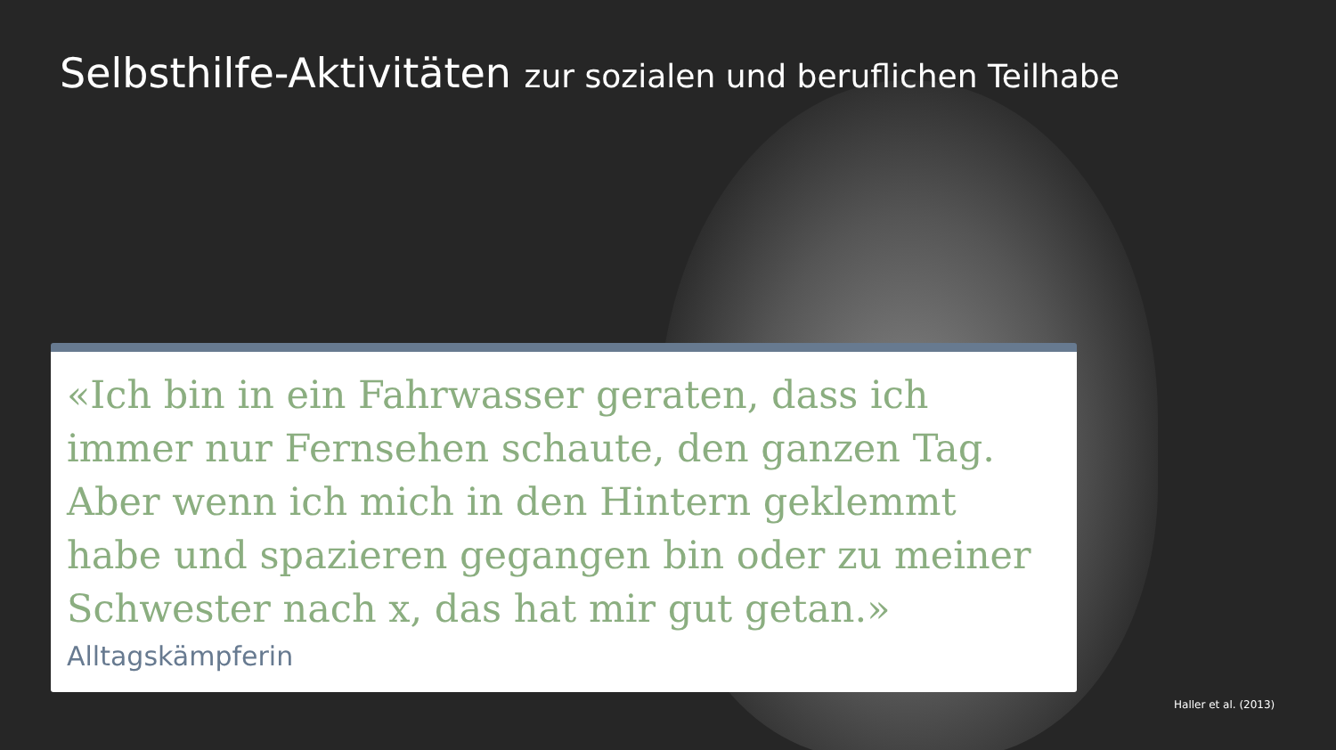Selbsthilfe-Aktivitäten zur sozialen und beruflichen Teilhabe
«Ich bin in ein Fahrwasser geraten, dass ich immer nur Fernsehen schaute, den ganzen Tag. Aber wenn ich mich in den Hintern geklemmt habe und spazieren gegangen bin oder zu meiner Schwester nach x, das hat mir gut getan.»
Alltagskämpferin
Haller et al. (2013)